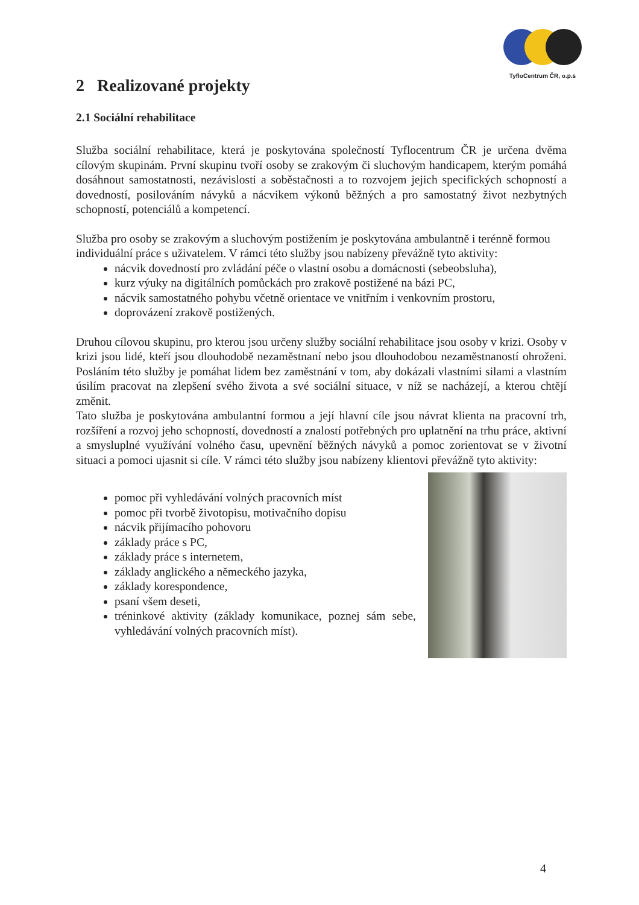TyfloCentrum ČR, o.p.s
2 Realizované projekty
2.1 Sociální rehabilitace
Služba sociální rehabilitace, která je poskytována společností Tyflocentrum ČR je určena dvěma cílovým skupinám. První skupinu tvoří osoby se zrakovým či sluchovým handicapem, kterým pomáhá dosáhnout samostatnosti, nezávislosti a soběstačnosti a to rozvojem jejich specifických schopností a dovedností, posilováním návyků a nácvikem výkonů běžných a pro samostatný život nezbytných schopností, potenciálů a kompetencí.
Služba pro osoby se zrakovým a sluchovým postižením je poskytována ambulantně i terénně formou individuální práce s uživatelem. V rámci této služby jsou nabízeny převážně tyto aktivity:
nácvik dovedností pro zvládání péče o vlastní osobu a domácnosti (sebeobsluha),
kurz výuky na digitálních pomůckách pro zrakově postižené na bázi PC,
nácvik samostatného pohybu včetně orientace ve vnitřním i venkovním prostoru,
doprovázení zrakově postižených.
Druhou cílovou skupinu, pro kterou jsou určeny služby sociální rehabilitace jsou osoby v krizi. Osoby v krizi jsou lidé, kteří jsou dlouhodobě nezaměstnaní nebo jsou dlouhodobou nezaměstnaností ohroženi. Posláním této služby je pomáhat lidem bez zaměstnání v tom, aby dokázali vlastními silami a vlastním úsilím pracovat na zlepšení svého života a své sociální situace, v níž se nacházejí, a kterou chtějí změnit.
Tato služba je poskytována ambulantní formou a její hlavní cíle jsou návrat klienta na pracovní trh, rozšíření a rozvoj jeho schopností, dovedností a znalostí potřebných pro uplatnění na trhu práce, aktivní a smysluplné využívání volného času, upevnění běžných návyků a pomoc zorientovat se v životní situaci a pomoci ujasnit si cíle. V rámci této služby jsou nabízeny klientovi převážně tyto aktivity:
pomoc při vyhledávání volných pracovních míst
pomoc při tvorbě životopisu, motivačního dopisu
nácvik přijímacího pohovoru
základy práce s PC,
základy práce s internetem,
základy anglického a německého jazyka,
základy korespondence,
psaní všem deseti,
tréninkové aktivity (základy komunikace, poznej sám sebe, vyhledávání volných pracovních míst).
4